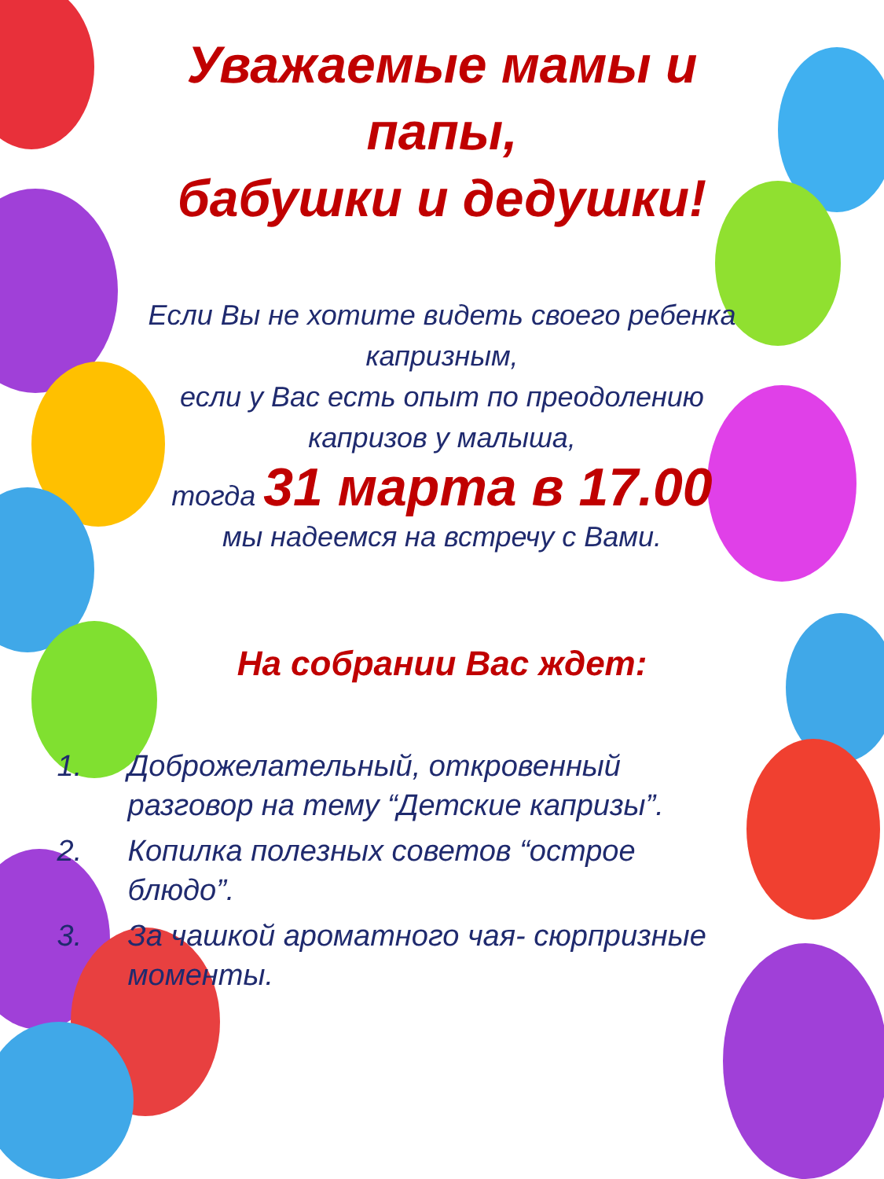Уважаемые мамы и папы,
бабушки и дедушки!
Если Вы не хотите видеть своего ребенка капризным,
если у Вас есть опыт по преодолению капризов у малыша,
тогда 31 марта в 17.00
мы надеемся на встречу с Вами.
На собрании Вас ждет:
1. Доброжелательный, откровенный разговор на тему “Детские капризы”.
2. Копилка полезных советов “острое блюдо”.
3. За чашкой ароматного чая- сюрпризные моменты.